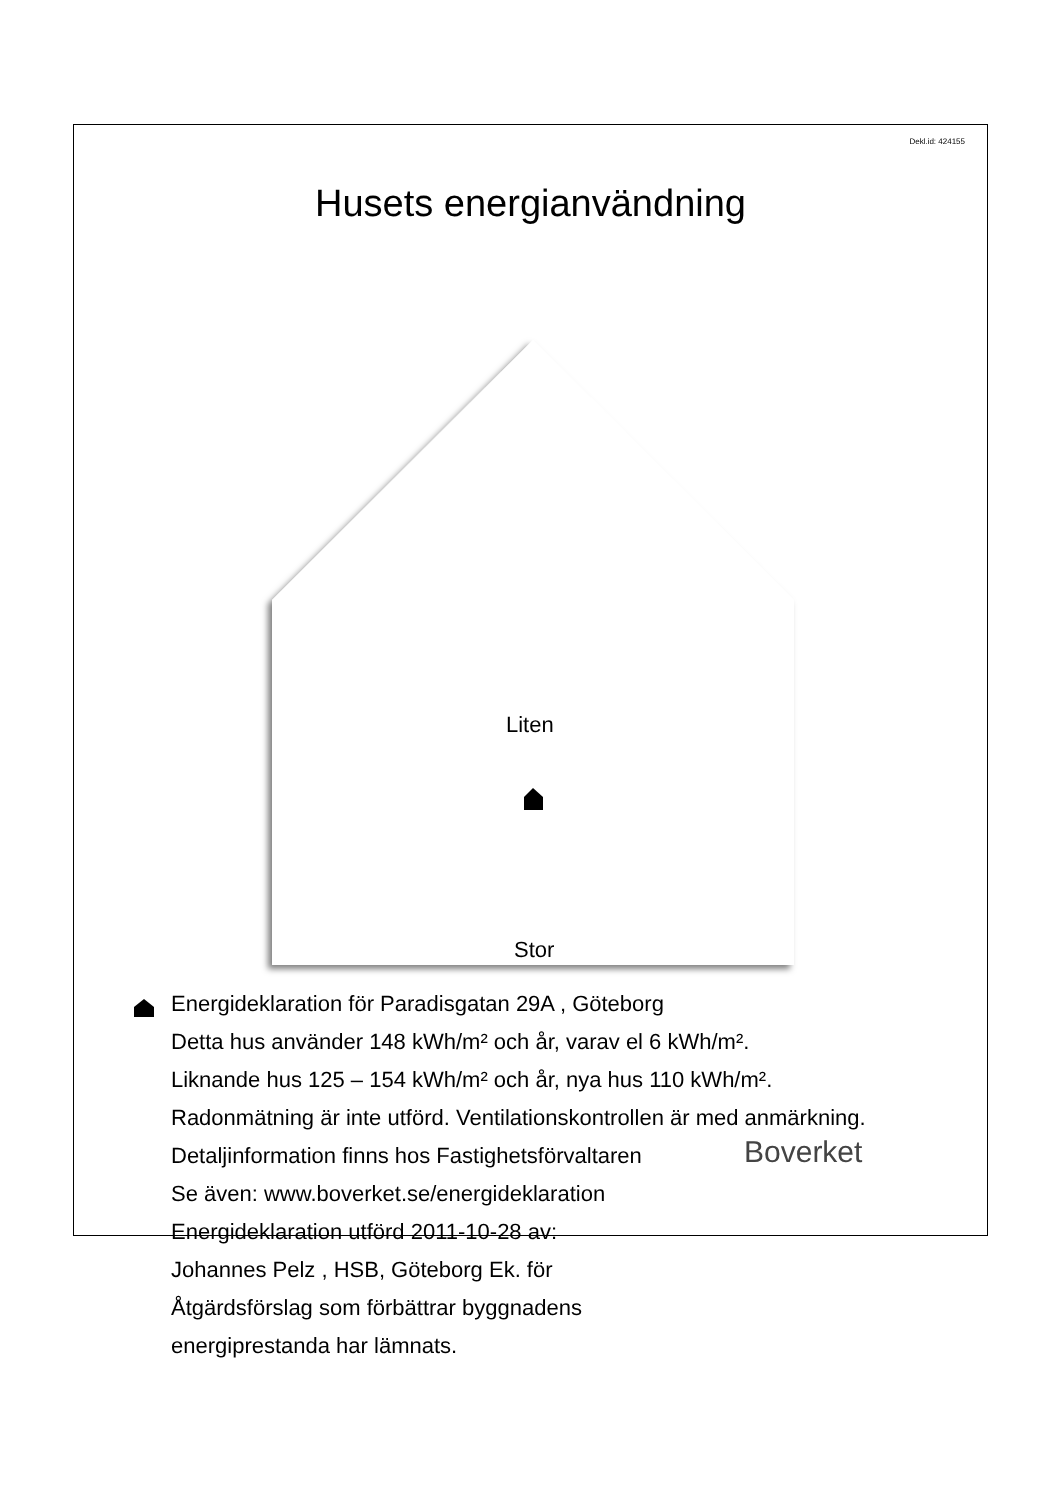Dekl.id: 424155
Husets energianvändning
Liten
Stor
Energideklaration för Paradisgatan 29A , Göteborg
Detta hus använder 148 kWh/m² och år, varav el 6 kWh/m².
Liknande hus 125 – 154 kWh/m² och år, nya hus 110 kWh/m².
Radonmätning är inte utförd. Ventilationskontrollen är med anmärkning.
Detaljinformation finns hos Fastighetsförvaltaren
Se även: www.boverket.se/energideklaration
Energideklaration utförd 2011-10-28 av:
Johannes Pelz , HSB, Göteborg Ek. för
Åtgärdsförslag som förbättrar byggnadens
energiprestanda har lämnats.
Boverket